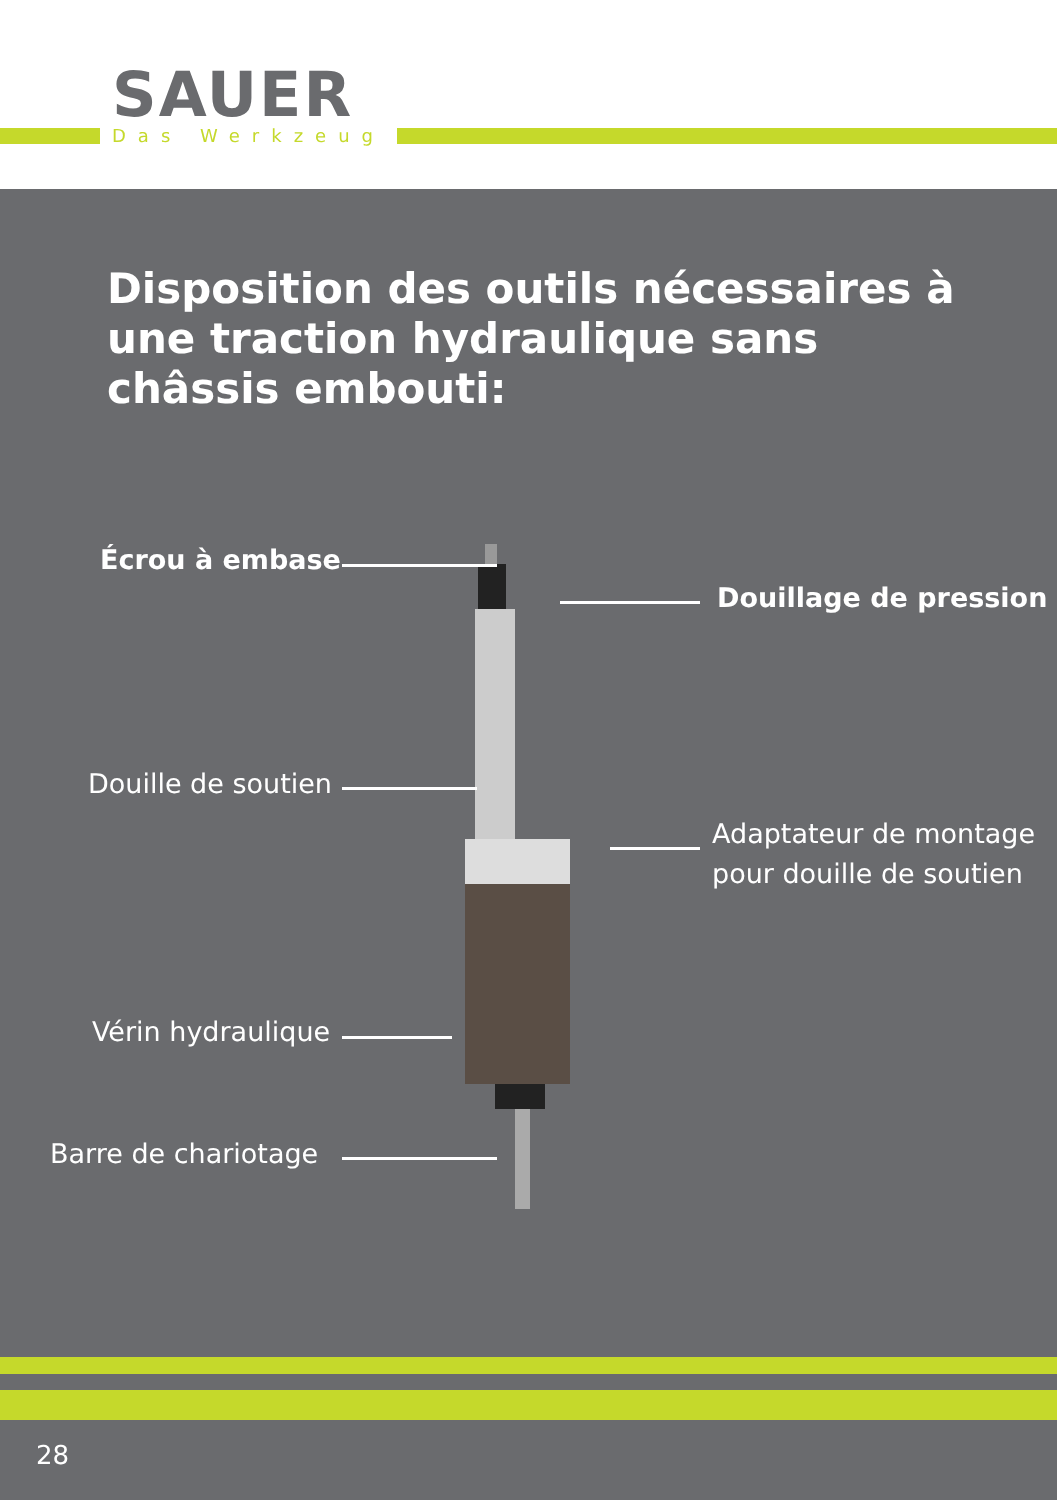SAUER
Das Werkzeug
Disposition des outils nécessaires à une traction hydraulique sans châssis embouti:
Écrou à embase
Douillage de pression
Douille de soutien
Adaptateur de montage
pour douille de soutien
Vérin hydraulique
Barre de chariotage
28